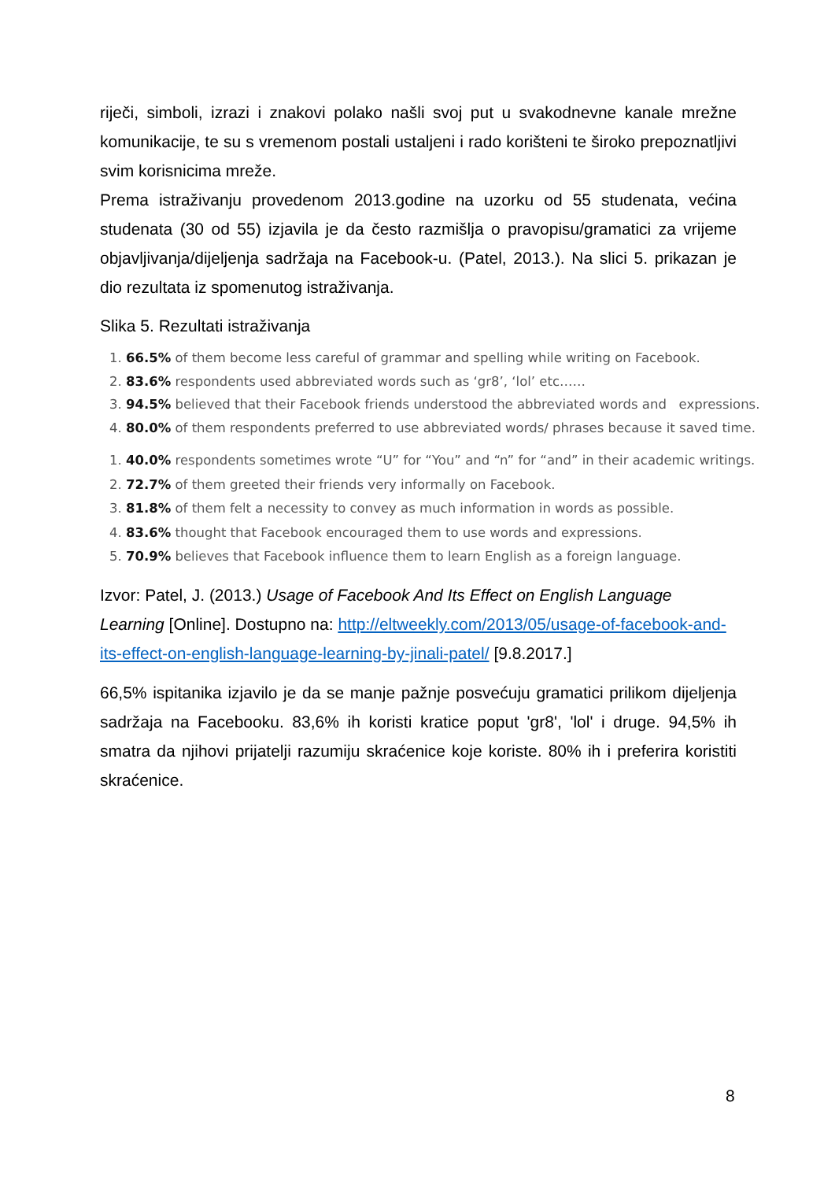riječi, simboli, izrazi i znakovi polako našli svoj put u svakodnevne kanale mrežne komunikacije, te su s vremenom postali ustaljeni i rado korišteni te široko prepoznatljivi svim korisnicima mreže.
Prema istraživanju provedenom 2013.godine na uzorku od 55 studenata, većina studenata (30 od 55) izjavila je da često razmišlja o pravopisu/gramatici za vrijeme objavljivanja/dijeljenja sadržaja na Facebook-u. (Patel, 2013.). Na slici 5. prikazan je dio rezultata iz spomenutog istraživanja.
Slika 5. Rezultati istraživanja
1. 66.5% of them become less careful of grammar and spelling while writing on Facebook.
2. 83.6% respondents used abbreviated words such as ‘gr8’, ‘lol’ etc……
3. 94.5% believed that their Facebook friends understood the abbreviated words and expressions.
4. 80.0% of them respondents preferred to use abbreviated words/ phrases because it saved time.
1. 40.0% respondents sometimes wrote “U” for “You” and “n” for “and” in their academic writings.
2. 72.7% of them greeted their friends very informally on Facebook.
3. 81.8% of them felt a necessity to convey as much information in words as possible.
4. 83.6% thought that Facebook encouraged them to use words and expressions.
5. 70.9% believes that Facebook influence them to learn English as a foreign language.
Izvor: Patel, J. (2013.) Usage of Facebook And Its Effect on English Language Learning [Online]. Dostupno na: http://eltweekly.com/2013/05/usage-of-facebook-and-its-effect-on-english-language-learning-by-jinali-patel/ [9.8.2017.]
66,5% ispitanika izjavilo je da se manje pažnje posvećuju gramatici prilikom dijeljenja sadržaja na Facebooku. 83,6% ih koristi kratice poput 'gr8', 'lol' i druge. 94,5% ih smatra da njihovi prijatelji razumiju skraćenice koje koriste. 80% ih i preferira koristiti skraćenice.
8